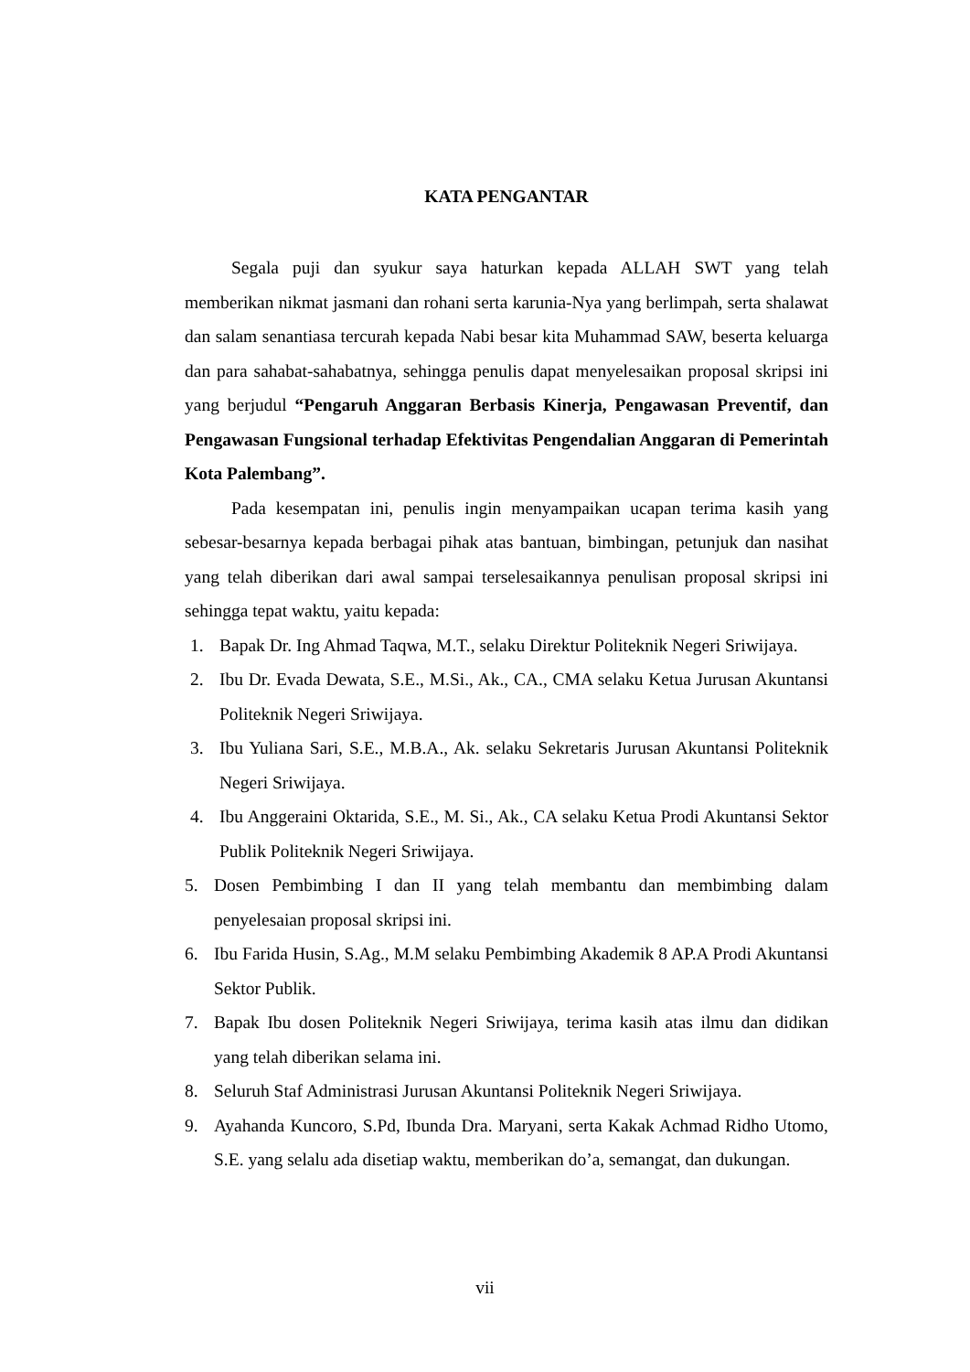KATA PENGANTAR
Segala puji dan syukur saya haturkan kepada ALLAH SWT yang telah memberikan nikmat jasmani dan rohani serta karunia-Nya yang berlimpah, serta shalawat dan salam senantiasa tercurah kepada Nabi besar kita Muhammad SAW, beserta keluarga dan para sahabat-sahabatnya, sehingga penulis dapat menyelesaikan proposal skripsi ini yang berjudul “Pengaruh Anggaran Berbasis Kinerja, Pengawasan Preventif, dan Pengawasan Fungsional terhadap Efektivitas Pengendalian Anggaran di Pemerintah Kota Palembang”.
Pada kesempatan ini, penulis ingin menyampaikan ucapan terima kasih yang sebesar-besarnya kepada berbagai pihak atas bantuan, bimbingan, petunjuk dan nasihat yang telah diberikan dari awal sampai terselesaikannya penulisan proposal skripsi ini sehingga tepat waktu, yaitu kepada:
1. Bapak Dr. Ing Ahmad Taqwa, M.T., selaku Direktur Politeknik Negeri Sriwijaya.
2. Ibu Dr. Evada Dewata, S.E., M.Si., Ak., CA., CMA selaku Ketua Jurusan Akuntansi Politeknik Negeri Sriwijaya.
3. Ibu Yuliana Sari, S.E., M.B.A., Ak. selaku Sekretaris Jurusan Akuntansi Politeknik Negeri Sriwijaya.
4. Ibu Anggeraini Oktarida, S.E., M. Si., Ak., CA selaku Ketua Prodi Akuntansi Sektor Publik Politeknik Negeri Sriwijaya.
5. Dosen Pembimbing I dan II yang telah membantu dan membimbing dalam penyelesaian proposal skripsi ini.
6. Ibu Farida Husin, S.Ag., M.M selaku Pembimbing Akademik 8 AP.A Prodi Akuntansi Sektor Publik.
7. Bapak Ibu dosen Politeknik Negeri Sriwijaya, terima kasih atas ilmu dan didikan yang telah diberikan selama ini.
8. Seluruh Staf Administrasi Jurusan Akuntansi Politeknik Negeri Sriwijaya.
9. Ayahanda Kuncoro, S.Pd, Ibunda Dra. Maryani, serta Kakak Achmad Ridho Utomo, S.E. yang selalu ada disetiap waktu, memberikan do’a, semangat, dan dukungan.
vii